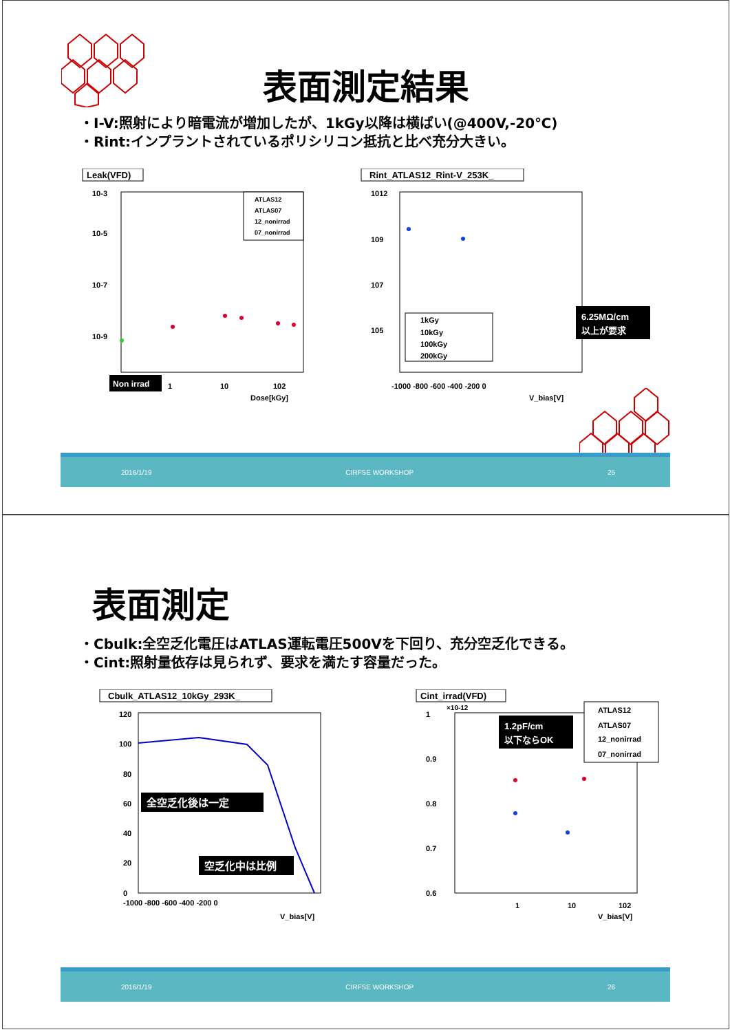表面測定結果
・I-V:照射により暗電流が増加したが、1kGy以降は横ばい(@400V,-20℃)
・Rint:インプラントされているポリシリコン抵抗と比べ充分大きい。
Leak(VFD)
10-3
10-5
10-7
10-9
Non irrad
1
10
102
Dose[kGy]
ATLAS12
ATLAS07
12_nonirrad
07_nonirrad
Rint_ATLAS12_Rint-V_253K_
1012
109
107
105
-1000 -800 -600 -400 -200 0
V_bias[V]
1kGy
10kGy
100kGy
200kGy
6.25MΩ/cm
以上が要求
2016/1/19 CIRFSE WORKSHOP 25
表面測定
・Cbulk:全空乏化電圧はATLAS運転電圧500Vを下回り、充分空乏化できる。
・Cint:照射量依存は見られず、要求を満たす容量だった。
Cbulk_ATLAS12_10kGy_293K_
120
100
80
60
40
20
0
-1000 -800 -600 -400 -200 0
V_bias[V]
全空乏化後は一定
空乏化中は比例
Cint_irrad(VFD)
×10-12
1
0.9
0.8
0.7
0.6
1
10
102
V_bias[V]
1.2pF/cm
以下ならOK
ATLAS12
ATLAS07
12_nonirrad
07_nonirrad
2016/1/19 CIRFSE WORKSHOP 26